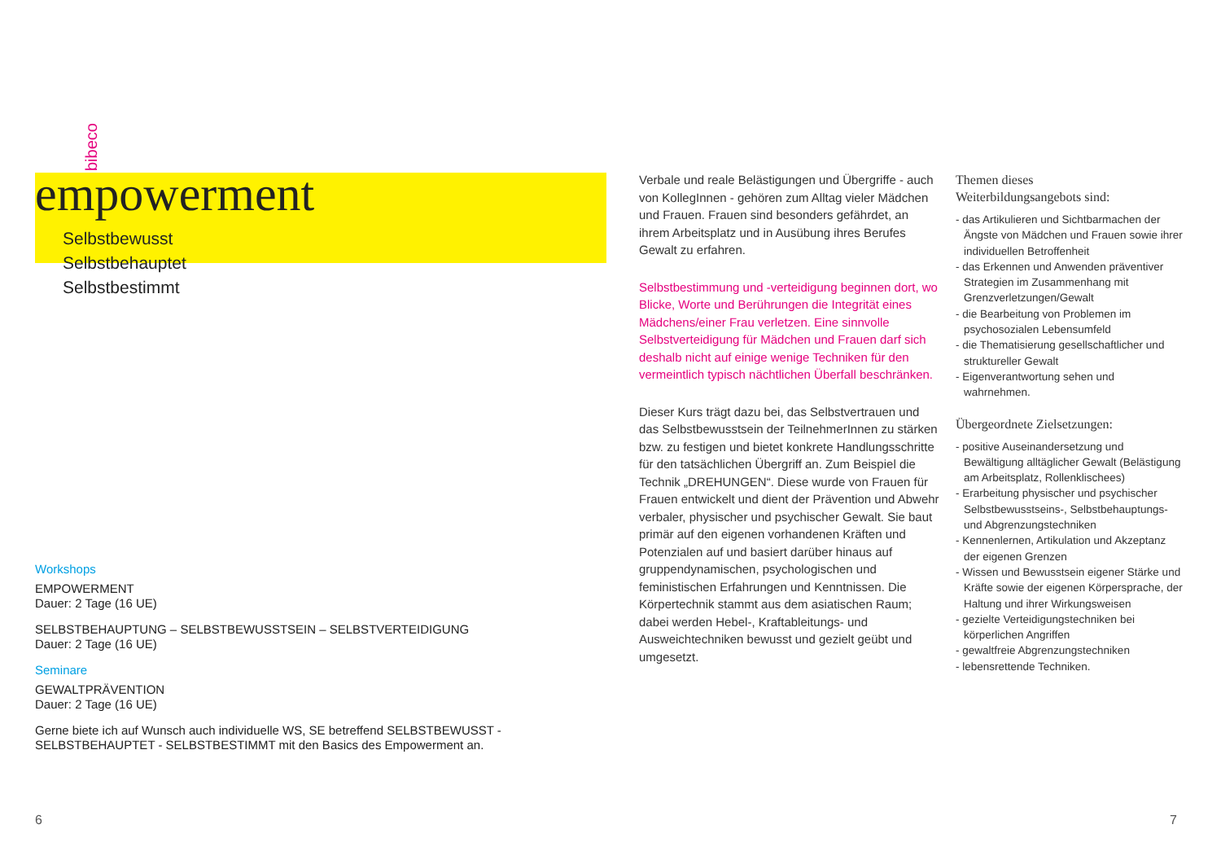bibeco
empowerment
Selbstbewusst
Selbstbehauptet
Selbstbestimmt
Workshops
EMPOWERMENT
Dauer: 2 Tage (16 UE)
SELBSTBEHAUPTUNG – SELBSTBEWUSSTSEIN – SELBSTVERTEIDIGUNG
Dauer: 2 Tage (16 UE)
Seminare
GEWALTPRÄVENTION
Dauer: 2 Tage (16 UE)
Gerne biete ich auf Wunsch auch individuelle WS, SE betreffend SELBSTBEWUSST - SELBSTBEHAUPTET - SELBSTBESTIMMT mit den Basics des Empowerment an.
Verbale und reale Belästigungen und Übergriffe - auch von KollegInnen - gehören zum Alltag vieler Mädchen und Frauen. Frauen sind besonders gefährdet, an ihrem Arbeitsplatz und in Ausübung ihres Berufes Gewalt zu erfahren.
Selbstbestimmung und -verteidigung beginnen dort, wo Blicke, Worte und Berührungen die Integrität eines Mädchens/einer Frau verletzen. Eine sinnvolle Selbstverteidigung für Mädchen und Frauen darf sich deshalb nicht auf einige wenige Techniken für den vermeintlich typisch nächtlichen Überfall beschränken.
Dieser Kurs trägt dazu bei, das Selbstvertrauen und das Selbstbewusstsein der TeilnehmerInnen zu stärken bzw. zu festigen und bietet konkrete Handlungsschritte für den tatsächlichen Übergriff an. Zum Beispiel die Technik „DREHUNGEN“. Diese wurde von Frauen für Frauen entwickelt und dient der Prävention und Abwehr verbaler, physischer und psychischer Gewalt. Sie baut primär auf den eigenen vorhandenen Kräften und Potenzialen auf und basiert darüber hinaus auf gruppendynamischen, psychologischen und feministischen Erfahrungen und Kenntnissen. Die Körpertechnik stammt aus dem asiatischen Raum; dabei werden Hebel-, Kraftableitungs- und Ausweichtechniken bewusst und gezielt geübt und umgesetzt.
Themen dieses
Weiterbildungsangebots sind:
- das Artikulieren und Sichtbarmachen der Ängste von Mädchen und Frauen sowie ihrer individuellen Betroffenheit
- das Erkennen und Anwenden präventiver Strategien im Zusammenhang mit Grenzverletzungen/Gewalt
- die Bearbeitung von Problemen im psychosozialen Lebensumfeld
- die Thematisierung gesellschaftlicher und struktureller Gewalt
- Eigenverantwortung sehen und wahrnehmen.
Übergeordnete Zielsetzungen:
- positive Auseinandersetzung und Bewältigung alltäglicher Gewalt (Belästigung am Arbeitsplatz, Rollenklischees)
- Erarbeitung physischer und psychischer Selbstbewusstseins-, Selbstbehauptungs- und Abgrenzungstechniken
- Kennenlernen, Artikulation und Akzeptanz der eigenen Grenzen
- Wissen und Bewusstsein eigener Stärke und Kräfte sowie der eigenen Körpersprache, der Haltung und ihrer Wirkungsweisen
- gezielte Verteidigungstechniken bei körperlichen Angriffen
- gewaltfreie Abgrenzungstechniken
- lebensrettende Techniken.
6 7